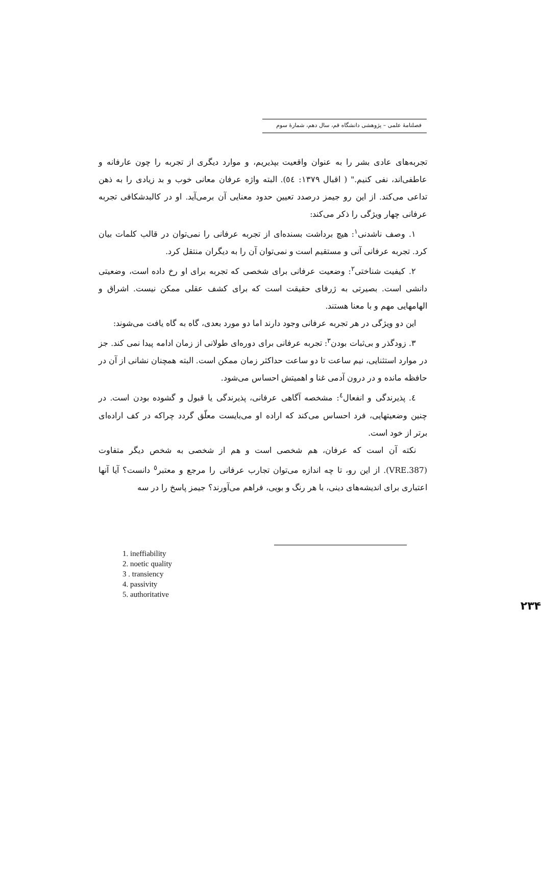فصلنامهٔ علمی – پژوهشی دانشگاه قم، سال دهم، شمارهٔ سوم
تجربه‌های عادی بشر را به عنوان واقعیت بپذیریم، و موارد دیگری از تجربه را چون عارفانه و عاطفی‌اند، نفی کنیم." ( اقبال ۱۳۷۹: ٥٤). البته واژه عرفان معانی خوب و بد زیادی را به ذهن تداعی می‌کند. از این رو جیمز درصدد تعیین حدود معنایی آن برمی‌آید. او در کالبدشکافی تجربه عرفانی چهار ویژگی را ذکر می‌کند:
۱. وصف ناشدنی<sup>۱</sup>: هیچ برداشت بسنده‌ای از تجربه عرفانی را نمی‌توان در قالب کلمات بیان کرد. تجربه عرفانی آنی و مستقیم است و نمی‌توان آن را به دیگران منتقل کرد.
۲. کیفیت شناختی<sup>۲</sup>: وضعیت عرفانی برای شخصی که تجربه برای او رخ داده است، وضعیتی دانشی است. بصیرتی به ژرفای حقیقت است که برای کشف عقلی ممکن نیست. اشراق و الهامهایی مهم و با معنا هستند.
این دو ویژگی در هر تجربه عرفانی وجود دارند اما دو مورد بعدی، گاه به گاه یافت می‌شوند:
۳. زودگذر و بی‌ثبات بودن<sup>۳</sup>: تجربه عرفانی برای دوره‌ای طولانی از زمان ادامه پیدا نمی کند. جز در موارد استثنایی، نیم ساعت تا دو ساعت حداکثر زمان ممکن است. البته همچنان نشانی از آن در حافظه مانده و در درون آدمی غنا و اهمیتش احساس می‌شود.
٤. پذیرندگی و انفعال<sup>٤</sup>: مشخصه آگاهی عرفانی، پذیرندگی یا قبول و گشوده بودن است. در چنین وضعیتهایی، فرد احساس می‌کند که اراده او می‌بایست معلّق گردد چراکه در کف اراده‌ای برتر از خود است.
نکته آن است که عرفان، هم شخصی است و هم از شخصی به شخص دیگر متفاوت (VRE.387). از این رو، تا چه اندازه می‌توان تجارب عرفانی را مرجع و معتبر<sup>٥</sup> دانست؟ آیا آنها اعتباری برای اندیشه‌های دینی، با هر رنگ و بویی، فراهم می‌آورند؟ جیمز پاسخ را در سه
1. ineffiability
2. noetic quality
3 . transiency
4. passivity
5. authoritative
۲۳۴